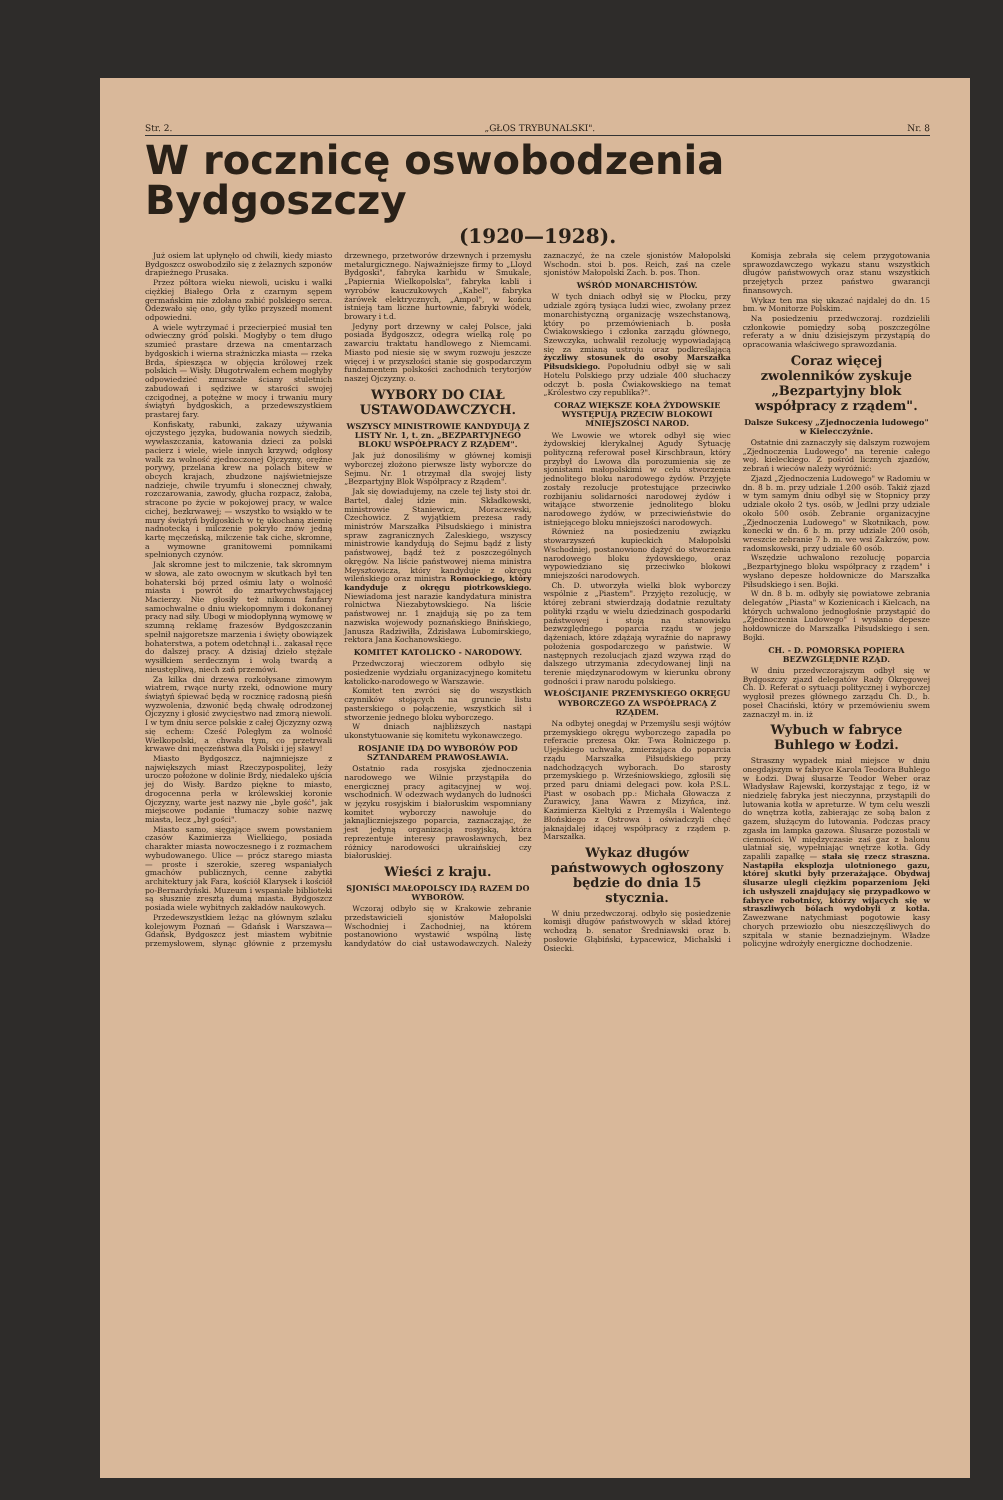Str. 2. „GŁOS TRYBUNALSKI". Nr. 8
W rocznicę oswobodzenia Bydgoszczy
(1920—1928).
Już osiem lat upłynęło od chwili, kiedy miasto Bydgoszcz oswobodziło się z żelaznych szponów drapieżnego Prusaka.
Przez półtora wieku niewoli, ucisku i walki ciężkiej Białego Orła z czarnym sępem germańskim nie zdołano zabić polskiego serca. Odezwało się ono, gdy tylko przyszedł moment odpowiedni.
A wiele wytrzymać i przecierpieć musiał ten odwieczny gród polski. Mogłyby o tem długo szumieć prastare drzewa na cmentarzach bydgoskich i wierna strażniczka miasta — rzeka Brda, śpiesząca w objęcia królowej rzek polskich — Wisły. Długotrwałem echem mogłyby odpowiedzieć zmurszałe ściany stuletnich zabudowań i sędziwe w starości swojej czcigodnej, a potężne w mocy i trwaniu mury świątyń bydgoskich, a przedewszystkiem prastarej fary.
Konfiskaty, rabunki, zakazy używania ojczystego języka, budowania nowych siedzib, wywłaszczania, katowania dzieci za polski pacierz i wiele, wiele innych krzywd; odgłosy walk za wolność zjednoczonej Ojczyzny, oręźne porywy, przelana krew na polach bitew w obcych krajach, zbudzone najświetniejsze nadzieje, chwile tryumfu i słonecznej chwały, rozczarowania, zawody, głucha rozpacz, żałoba, stracone po życie w pokojowej pracy, w walce cichej, bezkrwawej; — wszystko to wsiąkło w te mury świątyń bydgoskich w tę ukochaną ziemię nadnotecką i milczenie pokryło znów jedną kartę męczeńską, milczenie tak ciche, skromne, a wymowne granitowemi pomnikami spełnionych czynów.
Jak skromne jest to milczenie, tak skromnym w słowa, ale zato owocnym w skutkach był ten bohaterski bój przed ośmiu laty o wolność miasta i powrót do zmartwychwstającej Macierzy. Nie głosiły też nikomu fanfary samochwalne o dniu wiekopomnym i dokonanej pracy nad siły. Ubogi w miodopłynną wymowę w szumną reklamę frazesów Bydgoszczanin spełnił najgoretsze marzenia i święty obowiązek bohaterstwa, a potem odetchnął i... zakasał ręce do dalszej pracy. A dzisiaj dzieło stężałe wysiłkiem serdecznym i wolą twardą a nieustępliwą, niech zań przemówi.
Za kilka dni drzewa rozkołysane zimowym wiatrem, rwące nurty rzeki, odnowione mury świątyń śpiewać będą w rocznicę radosną pieśń wyzwolenia, dzwonić będą chwałę odrodzonej Ojczyzny i głosić zwycięstwo nad zmorą niewoli. I w tym dniu serce polskie z całej Ojczyzny ozwą się echem: Cześć Poległym za wolność Wielkopolski, a chwała tym, co przetrwali krwawe dni męczeństwa dla Polski i jej sławy!
Miasto Bydgoszcz, najmniejsze z największych miast Rzeczypospolitej, leży uroczo położone w dolinie Brdy, niedaleko ujścia jej do Wisły. Bardzo piękne to miasto, drogocenna perła w królewskiej koronie Ojczyzny, warte jest nazwy nie „byle gość", jak miejscowe podanie tłumaczy sobie nazwę miasta, lecz „był gości".
Miasto samo, sięgające swem powstaniem czasów Kazimierza Wielkiego, posiada charakter miasta nowoczesnego i z rozmachem wybudowanego. Ulice — prócz starego miasta — proste i szerokie, szereg wspaniałych gmachów publicznych, cenne zabytki architektury jak Fara, kościół Klarysek i kościół po-Bernardyński. Muzeum i wspaniałe biblioteki są słusznie zresztą dumą miasta. Bydgoszcz posiada wiele wybitnych zakładów naukowych.
Przedewszystkiem leżąc na głównym szlaku kolejowym Poznań — Gdańsk i Warszawa— Gdańsk, Bydgoszcz jest miastem wybitnie przemysłowem, słynąc głównie z przemysłu drzewnego, przetworów drzewnych i przemysłu metalurgicznego. Najważniejsze firmy to „Lloyd Bydgoski", fabryka karbidu w Smukale, „Papiernia Wielkopolska", fabryka kabli i wyrobów kauczukowych „Kabel", fabryka żarówek elektrycznych, „Ampol", w końcu istnieją tam liczne hurtownie, fabryki wódek, browary i t.d.
Jedyny port drzewny w całej Polsce, jaki posiada Bydgoszcz, odegra wielką rolę po zawarciu traktatu handlowego z Niemcami. Miasto pod niesie się w swym rozwoju jeszcze więcej i w przyszłości stanie się gospodarczym fundamentem polskości zachodnich terytorjów naszej Ojczyzny. o.
WYBORY DO CIAŁ USTAWODAWCZYCH.
WSZYSCY MINISTROWIE KANDYDUJĄ Z LISTY Nr. 1, t. zn. „BEZPARTYJNEGO BLOKU WSPÓŁPRACY Z RZĄDEM".
Jak już donosiliśmy w głównej komisji wyborczej złożono pierwsze listy wyborcze do Sejmu. Nr. 1 otrzymał dla swojej listy „Bezpartyjny Blok Współpracy z Rządem".
Jak się dowiadujemy, na czele tej listy stoi dr. Bartel, dalej idzie min. Składkowski, ministrowie Staniewicz, Moraczewski, Czechowicz. Z wyjątkiem prezesa rady ministrów Marszałka Piłsudskiego i ministra spraw zagranicznych Zaleskiego, wszyscy ministrowie kandydują do Sejmu bądź z listy państwowej, bądź też z poszczególnych okręgów. Na liście państwowej niema ministra Meysztowicza, który kandyduje z okręgu wileńskiego oraz ministra Romockiego, który kandyduje z okręgu piotrkowskiego. Niewiadoma jest narazie kandydatura ministra rolnictwa Niezabytowskiego. Na liście państwowej nr. 1 znajdują się po za tem nazwiska wojewody poznańskiego Bnińskiego, Janusza Radziwiłła, Zdzisława Lubomirskiego, rektora Jana Kochanowskiego.
KOMITET KATOLICKO - NARODOWY.
Przedwczoraj wieczorem odbyło się posiedzenie wydziału organizacyjnego komitetu katolicko-narodowego w Warszawie.
Komitet ten zwróci się do wszystkich czynników stojących na gruncie listu pasterskiego o połączenie, wszystkich sił i stworzenie jednego bloku wyborczego.
W dniach najbliższych nastąpi ukonstytuowanie się komitetu wykonawczego.
ROSJANIE IDĄ DO WYBORÓW POD SZTANDAREM PRAWOSŁAWIA.
Ostatnio rada rosyjska zjednoczenia narodowego we Wilnie przystąpiła do energicznej pracy agitacyjnej w woj. wschodnich. W odezwach wydanych do ludności w języku rosyjskim i białoruskim wspomniany komitet wyborczy nawołuje do jaknajliczniejszego poparcia, zaznaczając, że jest jedyną organizacją rosyjską, która reprezentuje interesy prawosławnych, bez różnicy narodowości ukraińskiej czy białoruskiej.
Wieści z kraju.
SJONIŚCI MAŁOPOLSCY IDĄ RAZEM DO WYBORÓW.
Wczoraj odbyło się w Krakowie zebranie przedstawicieli sjonistów Małopolski Wschodniej i Zachodniej, na którem postanowiono wystawić wspólną listę kandydatów do ciał ustawodawczych. Należy zaznaczyć, że na czele sjonistów Małopolski Wschodn. stoi b. pos. Reich, zaś na czele sjonistów Małopolski Zach. b. pos. Thon.
WŚRÓD MONARCHISTÓW.
W tych dniach odbył się w Płocku, przy udziale zgórą tysiąca ludzi wiec, zwołany przez monarchistyczną organizację wszechstanową, który po przemówieniach b. posła Ćwiakowskiego i członka zarządu głównego, Szewczyka, uchwalił rezolucję wypowiadającą się za zmianą ustroju oraz podkreślającą życzliwy stosunek do osoby Marszałka Piłsudskiego. Popołudniu odbył się w sali Hotelu Polskiego przy udziale 400 słuchaczy odczyt b. posła Ćwiakowskiego na temat „Królestwo czy republika?".
CORAZ WIĘKSZE KOŁA ŻYDOWSKIE WYSTĘPUJĄ PRZECIW BLOKOWI MNIEJSZOŚCI NAROD.
We Lwowie we wtorek odbył się wiec żydowskiej klerykalnej Agudy Sytuację polityczną referował poseł Kirschbraun, który przybył do Lwowa dla porozumienia się ze sjonistami małopolskimi w celu stworzenia jednolitego bloku narodowego żydów. Przyjęte zostały rezolucje protestujące przeciwko rozbijaniu solidarności narodowej żydów i witające stworzenie jednolitego bloku narodowego żydów, w przeciwieństwie do istniejącego bloku mniejszości narodowych.
Również na posiedzeniu związku stowarzyszeń kupieckich Małopolski Wschodniej, postanowiono dążyć do stworzenia narodowego bloku żydowskiego, oraz wypowiedziano się przeciwko blokowi mniejszości narodowych.
Ch. D. utworzyła wielki blok wyborczy wspólnie z „Piastem". Przyjęto rezolucję, w której zebrani stwierdzają dodatnie rezultaty polityki rządu w wielu dziedzinach gospodarki państwowej i stoją na stanowisku bezwzględnego poparcia rządu w jego dążeniach, które zdążają wyraźnie do naprawy położenia gospodarczego w państwie. W następnych rezolucjach zjazd wzywa rząd do dalszego utrzymania zdecydowanej linji na terenie międzynarodowym w kierunku obrony godności i praw narodu polskiego.
WŁOŚCIJANIE PRZEMYSKIEGO OKRĘGU WYBORCZEGO ZA WSPÓŁPRACĄ Z RZĄDEM.
Na odbytej onegdaj w Przemyślu sesji wójtów przemyskiego okręgu wyborczego zapadła po referacie prezesa Okr. T-wa Rolniczego p. Ujejskiego uchwała, zmierzająca do poparcia rządu Marszałka Piłsudskiego przy nadchodzących wyborach. Do starosty przemyskiego p. Wrześniowskiego, zgłosili się przed paru dniami delegaci pow. koła P.S.L. Piast w osobach pp.: Michała Głowacza z Żurawicy, Jana Wawra z Mizyńca, inż. Kazimierza Kieltyki z Przemyśla i Walentego Błońskiego z Ostrowa i oświadczyli chęć jaknajdalej idącej współpracy z rządem p. Marszałka.
Wykaz długów państwowych ogłoszony będzie do dnia 15 stycznia.
W dniu przedwczoraj. odbyło się posiedzenie komisji długów państwowych w skład której wchodzą b. senator Średniawski oraz b. posłowie Głąbiński, Łypacewicz, Michalski i Osiecki.
Komisja zebrała się celem przygotowania sprawozdawczego wykazu stanu wszystkich długów państwowych oraz stanu wszystkich przejętych przez państwo gwarancji finansowych.
Wykaz ten ma się ukazać najdalej do dn. 15 bm. w Monitorze Polskim.
Na posiedzeniu przedwczoraj. rozdzielili członkowie pomiędzy sobą poszczególne referaty a w dniu dzisiejszym przystąpią do opracowania właściwego sprawozdania.
Coraz więcej zwolenników zyskuje „Bezpartyjny blok współpracy z rządem".
Dalsze Sukcesy „Zjednoczenia ludowego" w Kielecczyźnie.
Ostatnie dni zaznaczyły się dalszym rozwojem „Zjednoczenia Ludowego" na terenie całego woj. kieleckiego. Z pośród licznych zjazdów, zebrań i wieców należy wyróżnić:
Zjazd „Zjednoczenia Ludowego" w Radomiu w dn. 8 b. m. przy udziale 1.200 osób. Takiż zjazd w tym samym dniu odbył się w Stopnicy przy udziale około 2 tys. osób, w Jedlni przy udziale około 500 osób. Zebranie organizacyjne „Zjednoczenia Ludowego" w Skotnikach, pow. konecki w dn. 6 b. m. przy udziale 200 osób, wreszcie zebranie 7 b. m. we wsi Zakrzów, pow. radomskowski, przy udziale 60 osób.
Wszędzie uchwalono rezolucję poparcia „Bezpartyjnego bloku współpracy z rządem" i wysłano depesze hołdownicze do Marszałka Piłsudskiego i sen. Bojki.
W dn. 8 b. m. odbyły się powiatowe zebrania delegatów „Piasta" w Kozienicach i Kielcach, na których uchwalono jednogłośnie przystąpić do „Zjednoczenia Ludowego" i wysłano depesze hołdownicze do Marszałka Piłsudskiego i sen. Bojki.
CH. - D. POMORSKA POPIERA BEZWZGLĘDNIE RZĄD.
W dniu przedwczorajszym odbył się w Bydgoszczy zjazd delegatów Rady Okręgowej Ch. D. Referat o sytuacji politycznej i wyborczej wygłosił prezes głównego zarządu Ch. D., b. poseł Chaciński, który w przemówieniu swem zaznaczył m. in. iż
Wybuch w fabryce Buhlego w Łodzi.
Straszny wypadek miał miejsce w dniu onegdajszym w fabryce Karola Teodora Buhlego w Łodzi. Dwaj ślusarze Teodor Weber oraz Władysław Rajewski, korzystając z tego, iż w niedzielę fabryka jest nieczynna, przystąpili do lutowania kotła w apreturze. W tym celu weszli do wnętrza kotła, zabierając ze sobą balon z gazem, służącym do lutowania. Podczas pracy zgasła im lampka gazowa. Ślusarze pozostali w ciemności. W międzyczasie zaś gaz z balonu ulatniał się, wypełniając wnętrze kotła. Gdy zapalili zapałkę — stała się rzecz straszna. Nastąpiła eksplozja ulotnionego gazu, której skutki były przerażające. Obydwaj ślusarze ulegli ciężkim poparzeniom Jęki ich usłyszeli znajdujący się przypadkowo w fabryce robotnicy, którzy wijących się w straszliwych bólach wydobyli z kotła. Zawezwane natychmiast pogotowie kasy chorych przewiozło obu nieszczęśliwych do szpitala w stanie beznadziejnym. Władze policyjne wdrożyły energiczne dochodzenie.